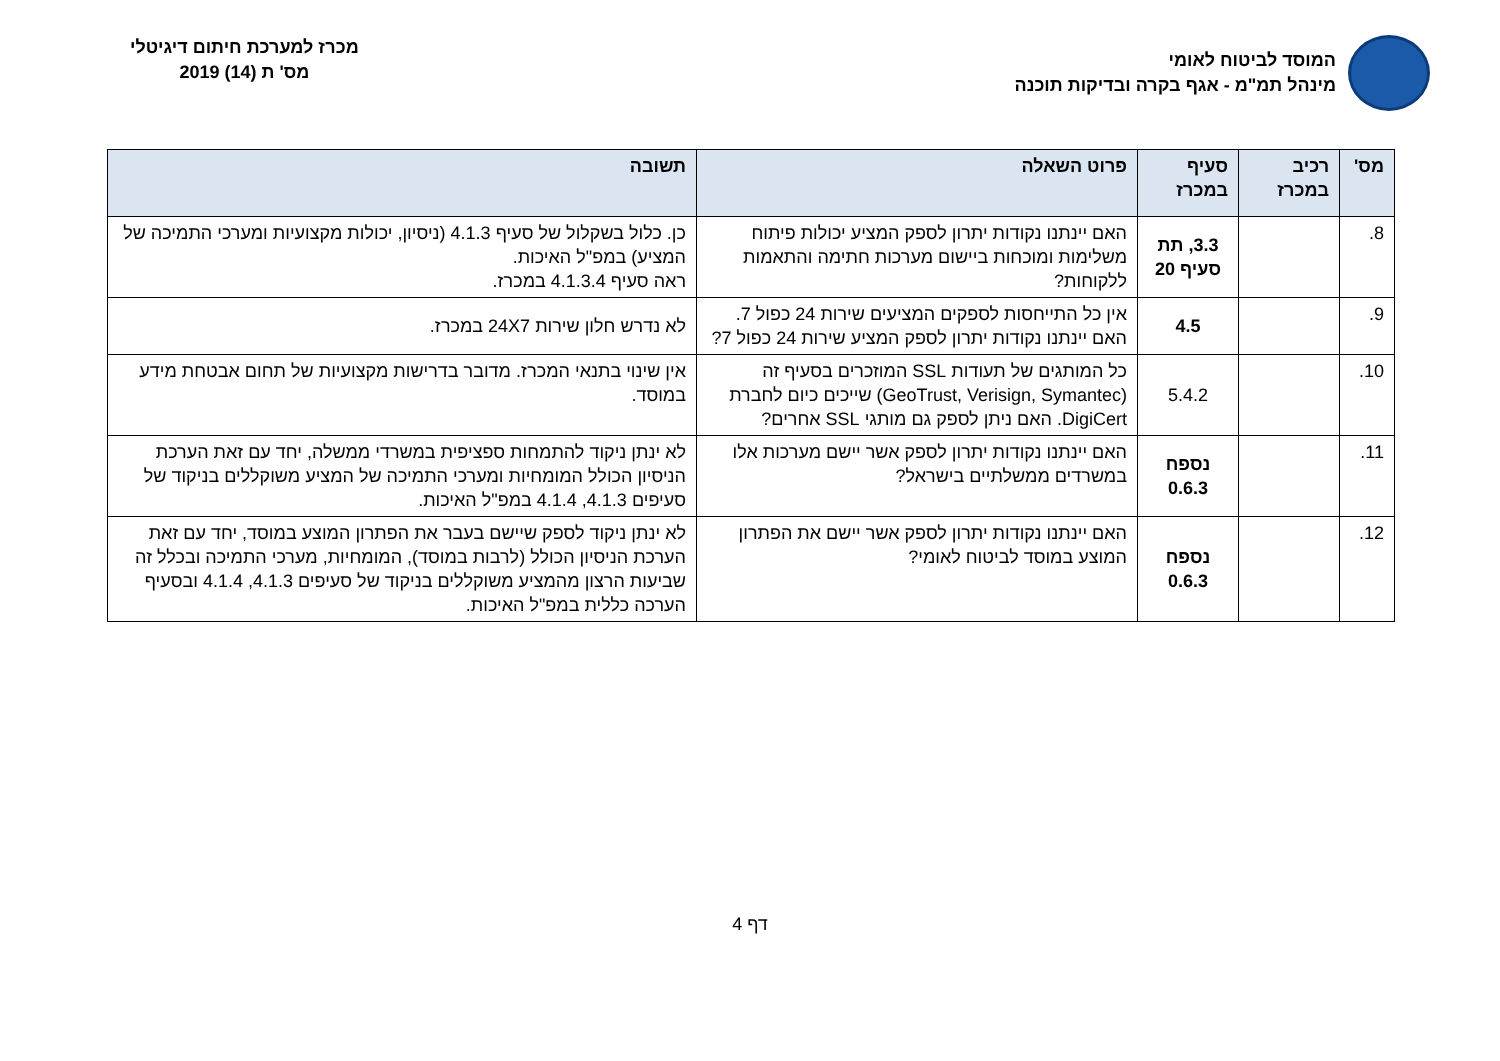המוסד לביטוח לאומי
מינהל תמ"מ - אגף בקרה ובדיקות תוכנה
מכרז למערכת חיתום דיגיטלי
מס' ת (14) 2019
| מס' | רכיב במכרז | סעיף במכרז | פרוט השאלה | תשובה |
| --- | --- | --- | --- | --- |
| 8. | | 3.3, תת סעיף 20 | האם יינתנו נקודות יתרון לספק המציע יכולות פיתוח משלימות ומוכחות ביישום מערכות חתימה והתאמות ללקוחות? | כן. כלול בשקלול של סעיף 4.1.3 (ניסיון, יכולות מקצועיות ומערכי התמיכה של המציע) במפ"ל האיכות. ראה סעיף 4.1.3.4 במכרז. |
| 9. | | 4.5 | אין כל התייחסות לספקים המציעים שירות 24 כפול 7. האם יינתנו נקודות יתרון לספק המציע שירות 24 כפול 7? | לא נדרש חלון שירות 24X7 במכרז. |
| 10. | | 5.4.2 | כל המותגים של תעודות SSL המוזכרים בסעיף זה (GeoTrust, Verisign, Symantec) שייכים כיום לחברת DigiCert. האם ניתן לספק גם מותגי SSL אחרים? | אין שינוי בתנאי המכרז. מדובר בדרישות מקצועיות של תחום אבטחת מידע במוסד. |
| 11. | | נספח 0.6.3 | האם יינתנו נקודות יתרון לספק אשר יישם מערכות אלו במשרדים ממשלתיים בישראל? | לא ינתן ניקוד להתמחות ספציפית במשרדי ממשלה, יחד עם זאת הערכת הניסיון הכולל המומחיות ומערכי התמיכה של המציע משוקללים בניקוד של סעיפים 4.1.3, 4.1.4 במפ"ל האיכות. |
| 12. | | נספח 0.6.3 | האם יינתנו נקודות יתרון לספק אשר יישם את הפתרון המוצע במוסד לביטוח לאומי? | לא ינתן ניקוד לספק שיישם בעבר את הפתרון המוצע במוסד, יחד עם זאת הערכת הניסיון הכולל (לרבות במוסד), המומחיות, מערכי התמיכה ובכלל זה שביעות הרצון מהמציע משוקללים בניקוד של סעיפים 4.1.3, 4.1.4 ובסעיף הערכה כללית במפ"ל האיכות. |
דף 4